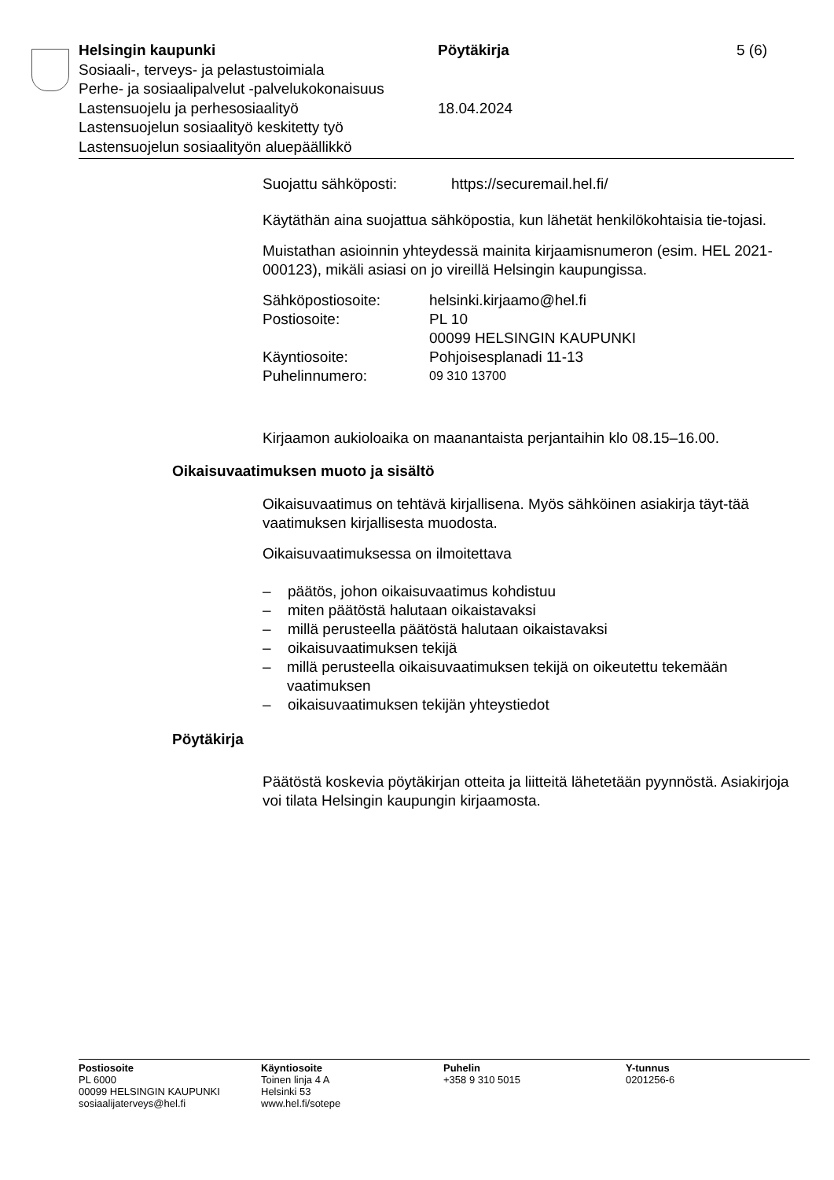Helsingin kaupunki Pöytäkirja 5 (6)
Sosiaali-, terveys- ja pelastustoimiala
Perhe- ja sosiaalipalvelut -palvelukokonaisuus
Lastensuojelu ja perhesosiaalityö 18.04.2024
Lastensuojelun sosiaalityö keskitetty työ
Lastensuojelun sosiaalityön aluepäällikkö
Suojattu sähköposti: https://securemail.hel.fi/
Käytäthän aina suojattua sähköpostia, kun lähetät henkilökohtaisia tie-tojasi.
Muistathan asioinnin yhteydessä mainita kirjaamisnumeron (esim. HEL 2021-000123), mikäli asiasi on jo vireillä Helsingin kaupungissa.
Sähköpostiosoite: helsinki.kirjaamo@hel.fi
Postiosoite: PL 10
00099 HELSINGIN KAUPUNKI
Käyntiosoite: Pohjoisesplanadi 11-13
Puhelinnumero:
09 310 13700
Kirjaamon aukioloaika on maanantaista perjantaihin klo 08.15–16.00.
Oikaisuvaatimuksen muoto ja sisältö
Oikaisuvaatimus on tehtävä kirjallisena. Myös sähköinen asiakirja täyt-tää vaatimuksen kirjallisesta muodosta.
Oikaisuvaatimuksessa on ilmoitettava
– päätös, johon oikaisuvaatimus kohdistuu
– miten päätöstä halutaan oikaistavaksi
– millä perusteella päätöstä halutaan oikaistavaksi
– oikaisuvaatimuksen tekijä
– millä perusteella oikaisuvaatimuksen tekijä on oikeutettu tekemään vaatimuksen
– oikaisuvaatimuksen tekijän yhteystiedot
Pöytäkirja
Päätöstä koskevia pöytäkirjan otteita ja liitteitä lähetetään pyynnöstä. Asiakirjoja voi tilata Helsingin kaupungin kirjaamosta.
Postiosoite
PL 6000
00099 HELSINGIN KAUPUNKI
sosiaalijaterveys@hel.fi
Käyntiosoite
Toinen linja 4 A
Helsinki 53
www.hel.fi/sotepe
Puhelin
+358 9 310 5015
Y-tunnus
0201256-6